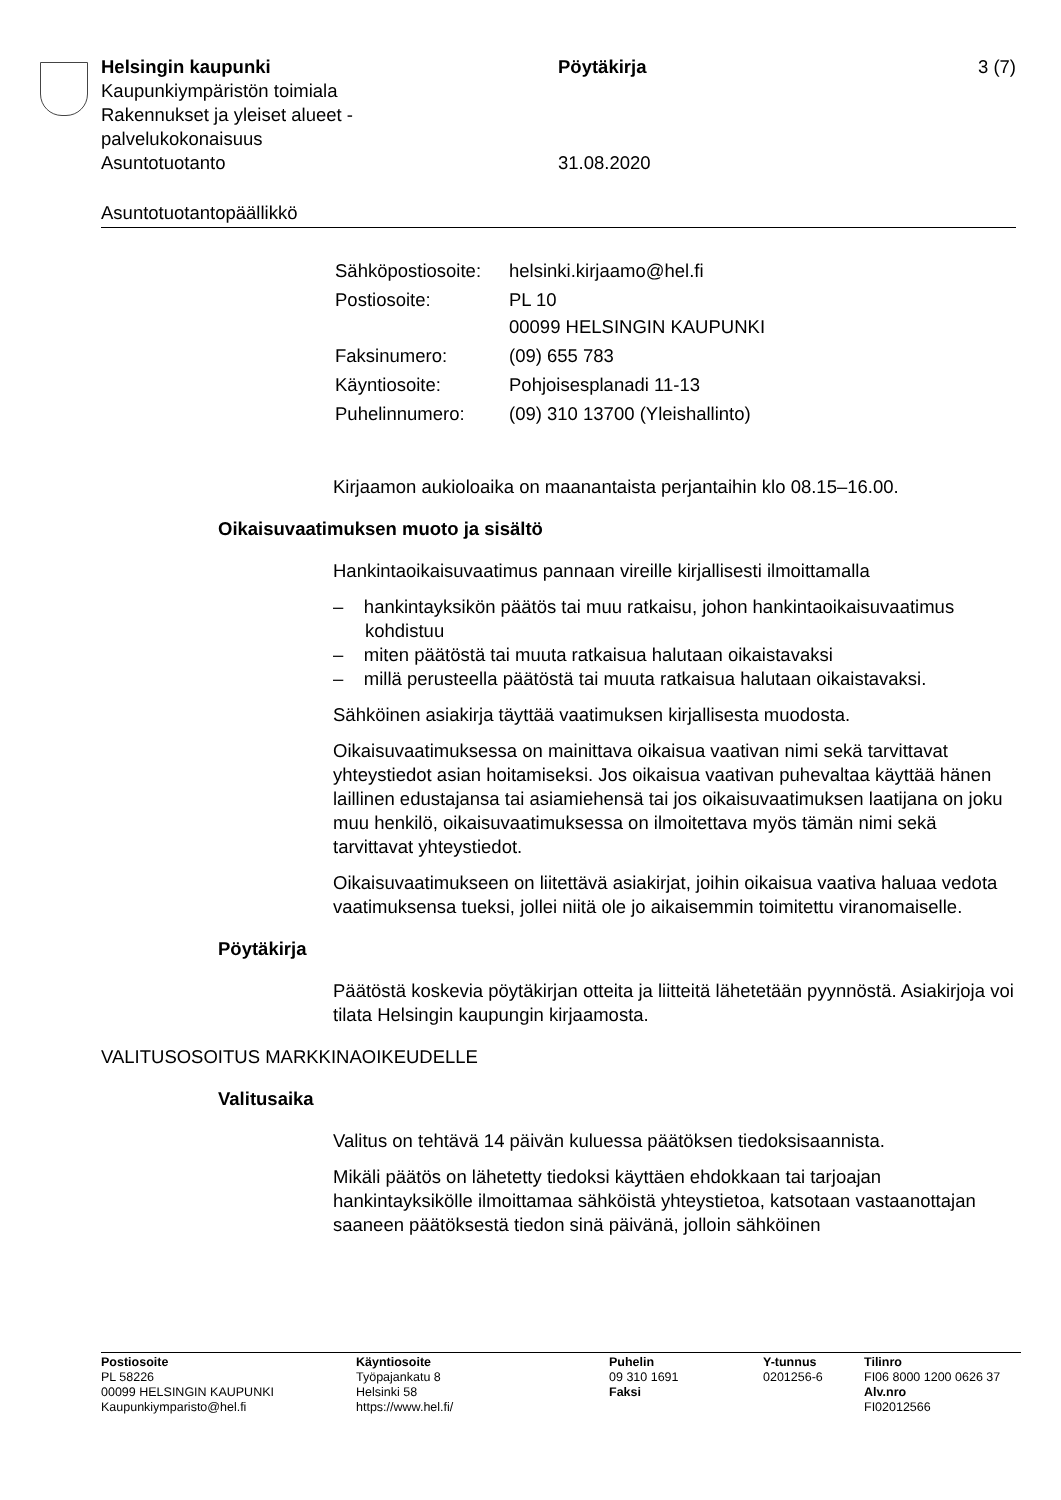Helsingin kaupunki Pöytäkirja 3 (7)
Kaupunkiympäristön toimiala
Rakennukset ja yleiset alueet -
palvelukokonaisuus
Asuntotuotanto 31.08.2020
Asuntotuotantopäällikkö
| Sähköpostiosoite: | helsinki.kirjaamo@hel.fi |
| Postiosoite: | PL 10 00099 HELSINGIN KAUPUNKI |
| Faksinumero: | (09) 655 783 |
| Käyntiosoite: | Pohjoisesplanadi 11-13 |
| Puhelinnumero: | (09) 310 13700 (Yleishallinto) |
Kirjaamon aukioloaika on maanantaista perjantaihin klo 08.15–16.00.
Oikaisuvaatimuksen muoto ja sisältö
Hankintaoikaisuvaatimus pannaan vireille kirjallisesti ilmoittamalla
– hankintayksikön päätös tai muu ratkaisu, johon hankintaoikaisuvaatimus kohdistuu
– miten päätöstä tai muuta ratkaisua halutaan oikaistavaksi
– millä perusteella päätöstä tai muuta ratkaisua halutaan oikaistavaksi.
Sähköinen asiakirja täyttää vaatimuksen kirjallisesta muodosta.
Oikaisuvaatimuksessa on mainittava oikaisua vaativan nimi sekä tarvittavat yhteystiedot asian hoitamiseksi. Jos oikaisua vaativan puhevaltaa käyttää hänen laillinen edustajansa tai asiamiehensä tai jos oikaisuvaatimuksen laatijana on joku muu henkilö, oikaisuvaatimuksessa on ilmoitettava myös tämän nimi sekä tarvittavat yhteystiedot.
Oikaisuvaatimukseen on liitettävä asiakirjat, joihin oikaisua vaativa haluaa vedota vaatimuksensa tueksi, jollei niitä ole jo aikaisemmin toimitettu viranomaiselle.
Pöytäkirja
Päätöstä koskevia pöytäkirjan otteita ja liitteitä lähetetään pyynnöstä. Asiakirjoja voi tilata Helsingin kaupungin kirjaamosta.
VALITUSOSOITUS MARKKINAOIKEUDELLE
Valitusaika
Valitus on tehtävä 14 päivän kuluessa päätöksen tiedoksisaannista.
Mikäli päätös on lähetetty tiedoksi käyttäen ehdokkaan tai tarjoajan hankintayksikölle ilmoittamaa sähköistä yhteystietoa, katsotaan vastaanottajan saaneen päätöksestä tiedon sinä päivänä, jolloin sähköinen
Postiosoite
PL 58226
00099 HELSINGIN KAUPUNKI
Kaupunkiymparisto@hel.fi
Käyntiosoite
Työpajankatu 8
Helsinki 58
https://www.hel.fi/
Puhelin
09 310 1691
Faksi
Y-tunnus
0201256-6
Tilinro
FI06 8000 1200 0626 37
Alv.nro
FI02012566